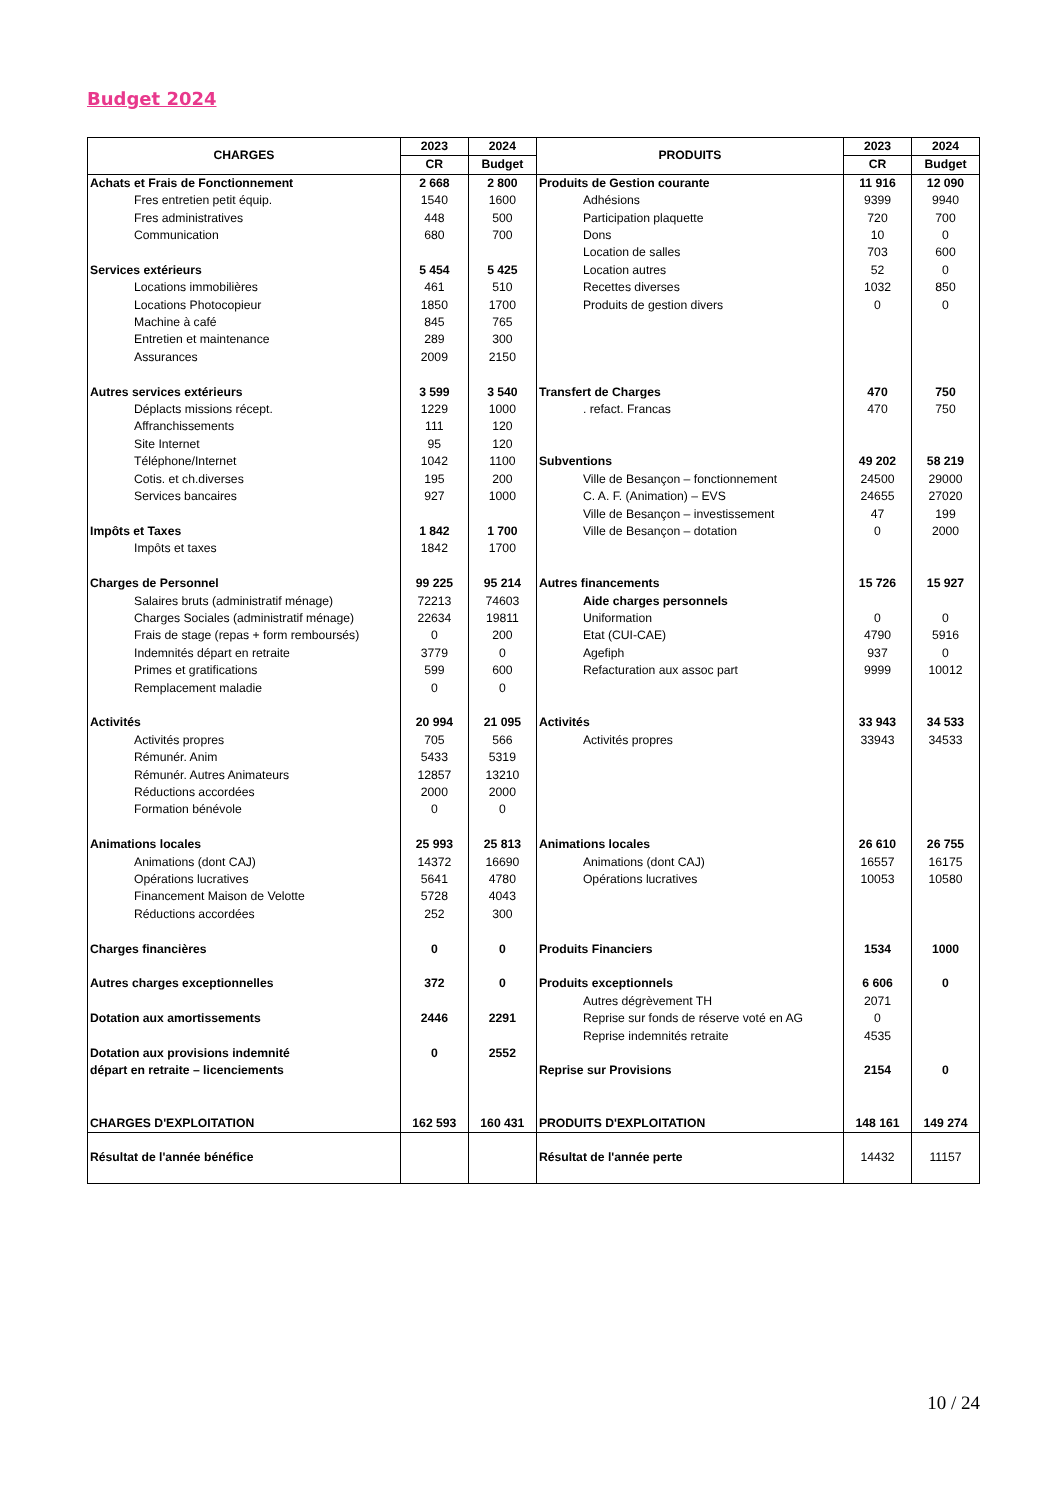Budget 2024
| CHARGES | 2023 | 2024 | PRODUITS | 2023 | 2024 |
| --- | --- | --- | --- | --- | --- |
| | CR | Budget | | CR | Budget |
| Achats et Frais de Fonctionnement | 2 668 | 2 800 | Produits de Gestion courante | 11 916 | 12 090 |
| Fres entretien petit équip. | 1540 | 1600 | Adhésions | 9399 | 9940 |
| Fres administratives | 448 | 500 | Participation plaquette | 720 | 700 |
| Communication | 680 | 700 | Dons | 10 | 0 |
| | | | Location de salles | 703 | 600 |
| Services extérieurs | 5 454 | 5 425 | Location autres | 52 | 0 |
| Locations immobilières | 461 | 510 | Recettes diverses | 1032 | 850 |
| Locations Photocopieur | 1850 | 1700 | Produits de gestion divers | 0 | 0 |
| Machine à café | 845 | 765 | | | |
| Entretien et maintenance | 289 | 300 | | | |
| Assurances | 2009 | 2150 | | | |
| Autres services extérieurs | 3 599 | 3 540 | Transfert de Charges | 470 | 750 |
| Déplacts missions récept. | 1229 | 1000 | . refact. Francas | 470 | 750 |
| Affranchissements | 111 | 120 | | | |
| Site Internet | 95 | 120 | | | |
| Téléphone/Internet | 1042 | 1100 | Subventions | 49 202 | 58 219 |
| Cotis. et ch.diverses | 195 | 200 | Ville de Besançon – fonctionnement | 24500 | 29000 |
| Services bancaires | 927 | 1000 | C. A. F. (Animation) – EVS | 24655 | 27020 |
| | | | Ville de Besançon – investissement | 47 | 199 |
| Impôts et Taxes | 1 842 | 1 700 | Ville de Besançon – dotation | 0 | 2000 |
| Impôts et taxes | 1842 | 1700 | | | |
| Charges de Personnel | 99 225 | 95 214 | Autres financements | 15 726 | 15 927 |
| Salaires bruts (administratif ménage) | 72213 | 74603 | Aide charges personnels | | |
| Charges Sociales (administratif ménage) | 22634 | 19811 | Uniformation | 0 | 0 |
| Frais de stage (repas + form remboursés) | 0 | 200 | Etat (CUI-CAE) | 4790 | 5916 |
| Indemnités départ en retraite | 3779 | 0 | Agefiph | 937 | 0 |
| Primes et gratifications | 599 | 600 | Refacturation aux assoc part | 9999 | 10012 |
| Remplacement maladie | 0 | 0 | | | |
| Activités | 20 994 | 21 095 | Activités | 33 943 | 34 533 |
| Activités propres | 705 | 566 | Activités propres | 33943 | 34533 |
| Rémunér. Anim | 5433 | 5319 | | | |
| Rémunér. Autres Animateurs | 12857 | 13210 | | | |
| Réductions accordées | 2000 | 2000 | | | |
| Formation bénévole | 0 | 0 | | | |
| Animations locales | 25 993 | 25 813 | Animations locales | 26 610 | 26 755 |
| Animations (dont CAJ) | 14372 | 16690 | Animations (dont CAJ) | 16557 | 16175 |
| Opérations lucratives | 5641 | 4780 | Opérations lucratives | 10053 | 10580 |
| Financement Maison de Velotte | 5728 | 4043 | | | |
| Réductions accordées | 252 | 300 | | | |
| Charges financières | 0 | 0 | Produits Financiers | 1534 | 1000 |
| Autres charges exceptionnelles | 372 | 0 | Produits exceptionnels | 6 606 | 0 |
| | | | Autres dégrèvement TH | 2071 | |
| Dotation aux amortissements | 2446 | 2291 | Reprise sur fonds de réserve voté en AG | 0 | |
| | | | Reprise indemnités retraite | 4535 | |
| Dotation aux provisions indemnité | 0 | 2552 | | | |
| départ en retraite – licenciements | | | Reprise sur Provisions | 2154 | 0 |
| CHARGES D'EXPLOITATION | 162 593 | 160 431 | PRODUITS D'EXPLOITATION | 148 161 | 149 274 |
| Résultat de l'année bénéfice | | | Résultat de l'année perte | 14432 | 11157 |
10 / 24